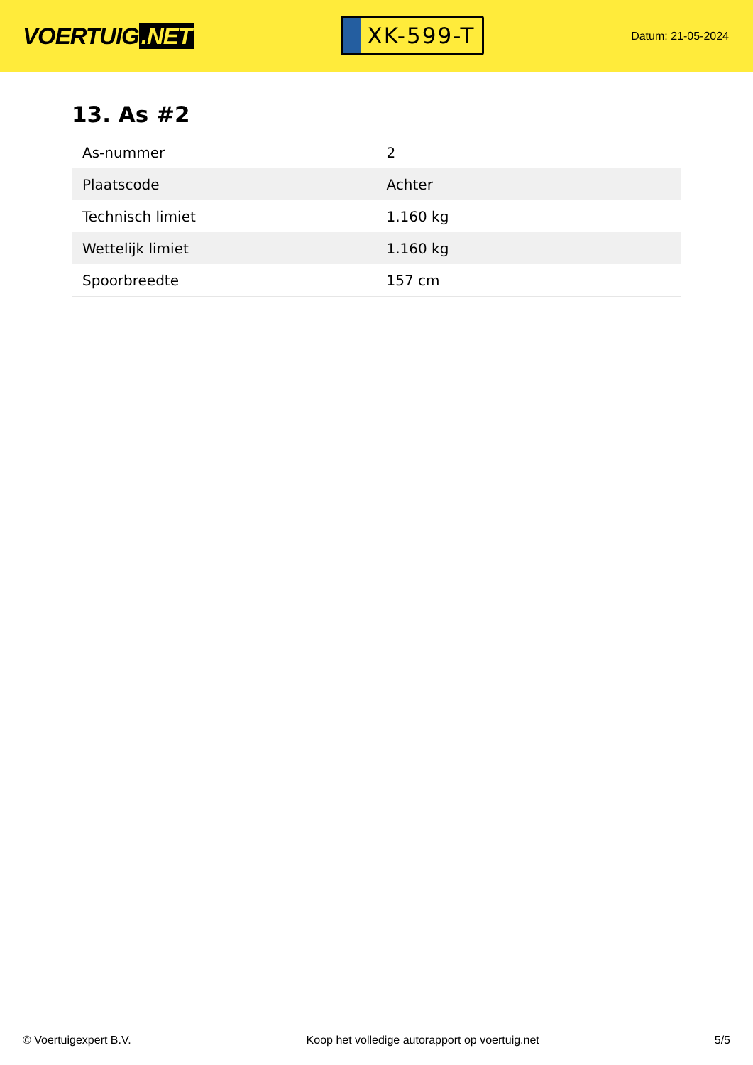VOERTUIG.NET
XK-599-T
Datum: 21-05-2024
13. As #2
| As-nummer | 2 |
| Plaatscode | Achter |
| Technisch limiet | 1.160 kg |
| Wettelijk limiet | 1.160 kg |
| Spoorbreedte | 157 cm |
© Voertuigexpert B.V. Koop het volledige autorapport op voertuig.net 5/5